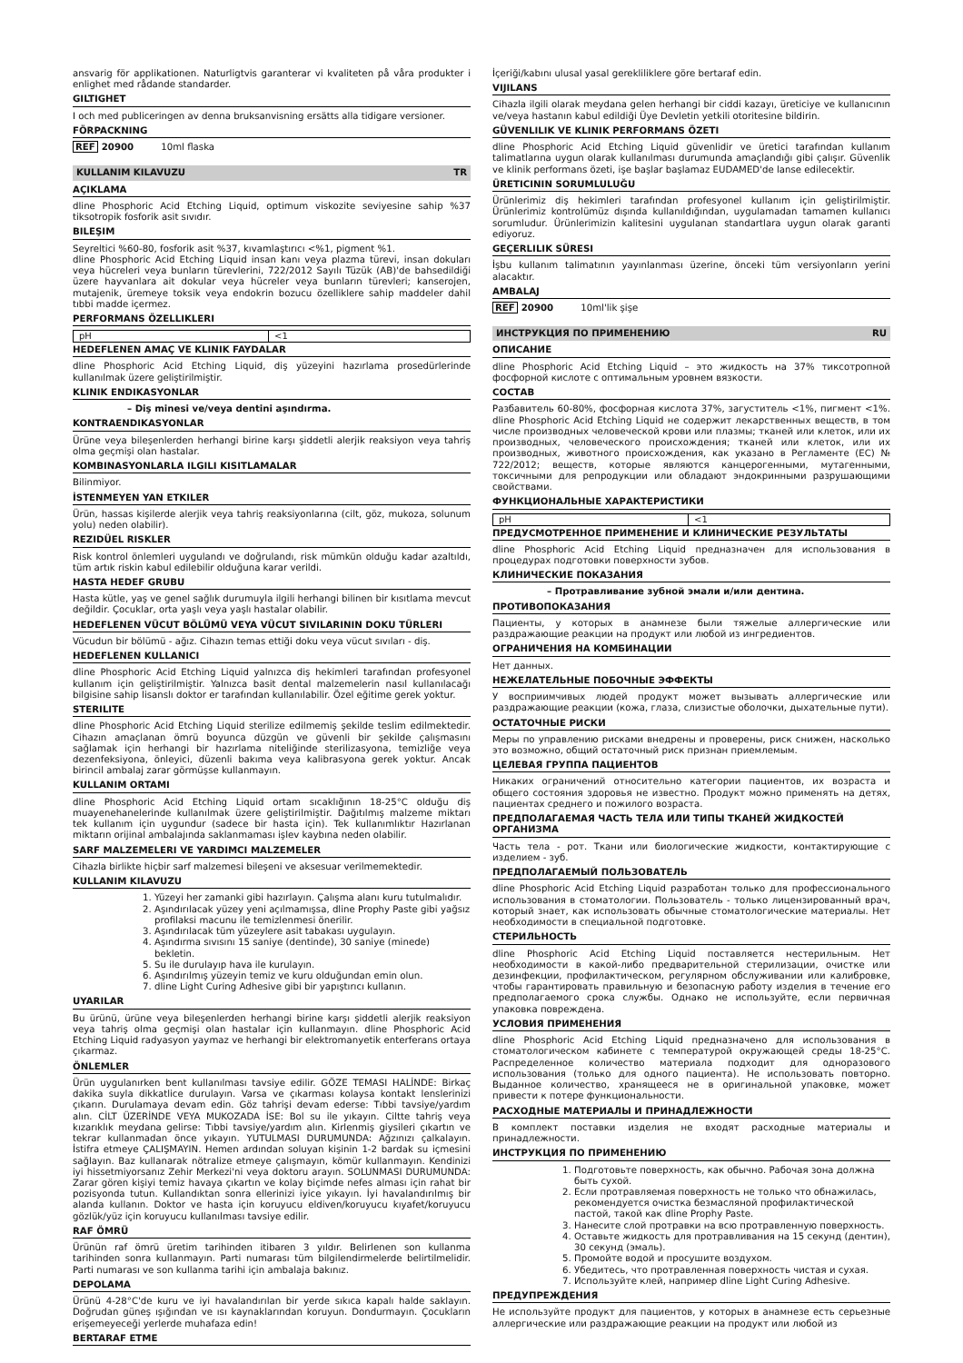ansvarig för applikationen. Naturligtvis garanterar vi kvaliteten på våra produkter i enlighet med rådande standarder.
GILTIGHET
I och med publiceringen av denna bruksanvisning ersätts alla tidigare versioner.
FÖRPACKNING
REF 20900 10ml flaska
KULLANIM KILAVUZU TR
AÇIKLAMA
dline Phosphoric Acid Etching Liquid, optimum viskozite seviyesine sahip %37 tiksotropik fosforik asit sıvıdır.
BILEŞIM
Seyreltici %60-80, fosforik asit %37, kıvamlaştırıcı <%1, pigment %1.
dline Phosphoric Acid Etching Liquid insan kanı veya plazma türevi, insan dokuları veya hücreleri veya bunların türevlerini, 722/2012 Sayılı Tüzük (AB)'de bahsedildiği üzere hayvanlara ait dokular veya hücreler veya bunların türevleri; kanserojen, mutajenik, üremeye toksik veya endokrin bozucu özelliklere sahip maddeler dahil tıbbi madde içermez.
PERFORMANS ÖZELLIKLERI
| pH | <1 |
HEDEFLENEN AMAÇ VE KLINIK FAYDALAR
dline Phosphoric Acid Etching Liquid, diş yüzeyini hazırlama prosedürlerinde kullanılmak üzere geliştirilmiştir.
KLINIK ENDIKASYONLAR
– Diş minesi ve/veya dentini aşındırma.
KONTRAENDIKASYONLAR
Ürüne veya bileşenlerden herhangi birine karşı şiddetli alerjik reaksiyon veya tahriş olma geçmişi olan hastalar.
KOMBINASYONLARLA ILGILI KISITLAMALAR
Bilinmiyor.
İSTENMEYEN YAN ETKILER
Ürün, hassas kişilerde alerjik veya tahriş reaksiyonlarına (cilt, göz, mukoza, solunum yolu) neden olabilir).
REZIDÜEL RISKLER
Risk kontrol önlemleri uygulandı ve doğrulandı, risk mümkün olduğu kadar azaltıldı, tüm artık riskin kabul edilebilir olduğuna karar verildi.
HASTA HEDEF GRUBU
Hasta kütle, yaş ve genel sağlık durumuyla ilgili herhangi bilinen bir kısıtlama mevcut değildir. Çocuklar, orta yaşlı veya yaşlı hastalar olabilir.
HEDEFLENEN VÜCUT BÖLÜMÜ VEYA VÜCUT SIVILARININ DOKU TÜRLERI
Vücudun bir bölümü - ağız. Cihazın temas ettiği doku veya vücut sıvıları - diş.
HEDEFLENEN KULLANICI
dline Phosphoric Acid Etching Liquid yalnızca diş hekimleri tarafından profesyonel kullanım için geliştirilmiştir. Yalnızca basit dental malzemelerin nasıl kullanılacağı bilgisine sahip lisanslı doktor er tarafından kullanılabilir. Özel eğitime gerek yoktur.
STERILITE
dline Phosphoric Acid Etching Liquid sterilize edilmemiş şekilde teslim edilmektedir. Cihazın amaçlanan ömrü boyunca düzgün ve güvenli bir şekilde çalışmasını sağlamak için herhangi bir hazırlama niteliğinde sterilizasyona, temizliğe veya dezenfeksiyona, önleyici, düzenli bakıma veya kalibrasyona gerek yoktur. Ancak birincil ambalaj zarar görmüşse kullanmayın.
KULLANIM ORTAMI
dline Phosphoric Acid Etching Liquid ortam sıcaklığının 18-25°C olduğu diş muayenehanelerinde kullanılmak üzere geliştirilmiştir. Dağıtılmış malzeme miktarı tek kullanım için uygundur (sadece bir hasta için). Tek kullanımlıktır Hazırlanan miktarın orijinal ambalajında saklanmaması işlev kaybına neden olabilir.
SARF MALZEMELERI VE YARDIMCI MALZEMELER
Cihazla birlikte hiçbir sarf malzemesi bileşeni ve aksesuar verilmemektedir.
KULLANIM KILAVUZU
1. Yüzeyi her zamanki gibi hazırlayın. Çalışma alanı kuru tutulmalıdır.
2. Aşındırılacak yüzey yeni açılmamışsa, dline Prophy Paste gibi yağsız profilaksi macunu ile temizlenmesi önerilir.
3. Aşındırılacak tüm yüzeylere asit tabakası uygulayın.
4. Aşındırma sıvısını 15 saniye (dentinde), 30 saniye (minede) bekletin.
5. Su ile durulayıp hava ile kurulayın.
6. Aşındırılmış yüzeyin temiz ve kuru olduğundan emin olun.
7. dline Light Curing Adhesive gibi bir yapıştırıcı kullanın.
UYARILAR
Bu ürünü, ürüne veya bileşenlerden herhangi birine karşı şiddetli alerjik reaksiyon veya tahriş olma geçmişi olan hastalar için kullanmayın. dline Phosphoric Acid Etching Liquid radyasyon yaymaz ve herhangi bir elektromanyetik enterferans ortaya çıkarmaz.
ÖNLEMLER
Ürün uygulanırken bent kullanılması tavsiye edilir. GÖZE TEMASI HALİNDE: Birkaç dakika suyla dikkatlice durulayın. Varsa ve çıkarması kolaysa kontakt lenslerinizi çıkarın. Durulamaya devam edin. Göz tahrişi devam ederse: Tıbbi tavsiye/yardım alın. CİLT ÜZERİNDE VEYA MUKOZADA İSE: Bol su ile yıkayın. Ciltte tahriş veya kızarıklık meydana gelirse: Tıbbi tavsiye/yardım alın. Kirlenmiş giysileri çıkartın ve tekrar kullanmadan önce yıkayın. YUTULMASI DURUMUNDA: Ağzınızı çalkalayın. İstifra etmeye ÇALIŞMAYIN. Hemen ardından soluyan kişinin 1-2 bardak su içmesini sağlayın. Baz kullanarak nötralize etmeye çalışmayın, kömür kullanmayın. Kendinizi iyi hissetmiyorsanız Zehir Merkezi'ni veya doktoru arayın. SOLUNMASI DURUMUNDA: Zarar gören kişiyi temiz havaya çıkartın ve kolay biçimde nefes alması için rahat bir pozisyonda tutun. Kullandıktan sonra ellerinizi iyice yıkayın. İyi havalandırılmış bir alanda kullanın. Doktor ve hasta için koruyucu eldiven/koruyucu kıyafet/koruyucu gözlük/yüz için koruyucu kullanılması tavsiye edilir.
RAF ÖMRÜ
Ürünün raf ömrü üretim tarihinden itibaren 3 yıldır. Belirlenen son kullanma tarihinden sonra kullanmayın. Parti numarası tüm bilgilendirmelerde belirtilmelidir. Parti numarası ve son kullanma tarihi için ambalaja bakınız.
DEPOLAMA
Ürünü 4-28°C'de kuru ve iyi havalandırılan bir yerde sıkıca kapalı halde saklayın. Doğrudan güneş ışığından ve ısı kaynaklarından koruyun. Dondurmayın. Çocukların erişemeyeceği yerlerde muhafaza edin!
BERTARAF ETME
İçeriği/kabını ulusal yasal gerekliliklere göre bertaraf edin.
VIJILANS
Cihazla ilgili olarak meydana gelen herhangi bir ciddi kazayı, üreticiye ve kullanıcının ve/veya hastanın kabul edildiği Üye Devletin yetkili otoritesine bildirin.
GÜVENLILIK VE KLINIK PERFORMANS ÖZETI
dline Phosphoric Acid Etching Liquid güvenlidir ve üretici tarafından kullanım talimatlarına uygun olarak kullanılması durumunda amaçlandığı gibi çalışır. Güvenlik ve klinik performans özeti, işe başlar başlamaz EUDAMED'de lanse edilecektir.
ÜRETICININ SORUMLULUĞU
Ürünlerimiz diş hekimleri tarafından profesyonel kullanım için geliştirilmiştir. Ürünlerimiz kontrolümüz dışında kullanıldığından, uygulamadan tamamen kullanıcı sorumludur. Ürünlerimizin kalitesini uygulanan standartlara uygun olarak garanti ediyoruz.
GEÇERLILIK SÜRESI
İşbu kullanım talimatının yayınlanması üzerine, önceki tüm versiyonların yerini alacaktır.
AMBALAJ
REF 20900 10ml'lik şişe
ИНСТРУКЦИЯ ПО ПРИМЕНЕНИЮ RU
ОПИСАНИЕ
dline Phosphoric Acid Etching Liquid – это жидкость на 37% тиксотропной фосфорной кислоте с оптимальным уровнем вязкости.
СОСТАВ
Разбавитель 60-80%, фосфорная кислота 37%, загуститель <1%, пигмент <1%. dline Phosphoric Acid Etching Liquid не содержит лекарственных веществ, в том числе производных человеческой крови или плазмы; тканей или клеток, или их производных, человеческого происхождения; тканей или клеток, или их производных, животного происхождения, как указано в Регламенте (ЕС) № 722/2012; веществ, которые являются канцерогенными, мутагенными, токсичными для репродукции или обладают эндокринными разрушающими свойствами.
ФУНКЦИОНАЛЬНЫЕ ХАРАКТЕРИСТИКИ
| pH | <1 |
ПРЕДУСМОТРЕННОЕ ПРИМЕНЕНИЕ И КЛИНИЧЕСКИЕ РЕЗУЛЬТАТЫ
dline Phosphoric Acid Etching Liquid предназначен для использования в процедурах подготовки поверхности зубов.
КЛИНИЧЕСКИЕ ПОКАЗАНИЯ
– Протравливание зубной эмали и/или дентина.
ПРОТИВОПОКАЗАНИЯ
Пациенты, у которых в анамнезе были тяжелые аллергические или раздражающие реакции на продукт или любой из ингредиентов.
ОГРАНИЧЕНИЯ НА КОМБИНАЦИИ
Нет данных.
НЕЖЕЛАТЕЛЬНЫЕ ПОБОЧНЫЕ ЭФФЕКТЫ
У восприимчивых людей продукт может вызывать аллергические или раздражающие реакции (кожа, глаза, слизистые оболочки, дыхательные пути).
ОСТАТОЧНЫЕ РИСКИ
Меры по управлению рисками внедрены и проверены, риск снижен, насколько это возможно, общий остаточный риск признан приемлемым.
ЦЕЛЕВАЯ ГРУППА ПАЦИЕНТОВ
Никаких ограничений относительно категории пациентов, их возраста и общего состояния здоровья не известно. Продукт можно применять на детях, пациентах среднего и пожилого возраста.
ПРЕДПОЛАГАЕМАЯ ЧАСТЬ ТЕЛА ИЛИ ТИПЫ ТКАНЕЙ ЖИДКОСТЕЙ ОРГАНИЗМА
Часть тела - рот. Ткани или биологические жидкости, контактирующие с изделием - зуб.
ПРЕДПОЛАГАЕМЫЙ ПОЛЬЗОВАТЕЛЬ
dline Phosphoric Acid Etching Liquid разработан только для профессионального использования в стоматологии. Пользователь - только лицензированный врач, который знает, как использовать обычные стоматологические материалы. Нет необходимости в специальной подготовке.
СТЕРИЛЬНОСТЬ
dline Phosphoric Acid Etching Liquid поставляется нестерильным. Нет необходимости в какой-либо предварительной стерилизации, очистке или дезинфекции, профилактическом, регулярном обслуживании или калибровке, чтобы гарантировать правильную и безопасную работу изделия в течение его предполагаемого срока службы. Однако не используйте, если первичная упаковка повреждена.
УСЛОВИЯ ПРИМЕНЕНИЯ
dline Phosphoric Acid Etching Liquid предназначено для использования в стоматологическом кабинете с температурой окружающей среды 18-25°C. Распределенное количество материала подходит для одноразового использования (только для одного пациента). Не использовать повторно. Выданное количество, хранящееся не в оригинальной упаковке, может привести к потере функциональности.
РАСХОДНЫЕ МАТЕРИАЛЫ И ПРИНАДЛЕЖНОСТИ
В комплект поставки изделия не входят расходные материалы и принадлежности.
ИНСТРУКЦИЯ ПО ПРИМЕНЕНИЮ
1. Подготовьте поверхность, как обычно. Рабочая зона должна быть сухой.
2. Если протравляемая поверхность не только что обнажилась, рекомендуется очистка безмасляной профилактической пастой, такой как dline Prophy Paste.
3. Нанесите слой протравки на всю протравленную поверхность.
4. Оставьте жидкость для протравливания на 15 секунд (дентин), 30 секунд (эмаль).
5. Промойте водой и просушите воздухом.
6. Убедитесь, что протравленная поверхность чистая и сухая.
7. Используйте клей, например dline Light Curing Adhesive.
ПРЕДУПРЕЖДЕНИЯ
Не используйте продукт для пациентов, у которых в анамнезе есть серьезные аллергические или раздражающие реакции на продукт или любой из